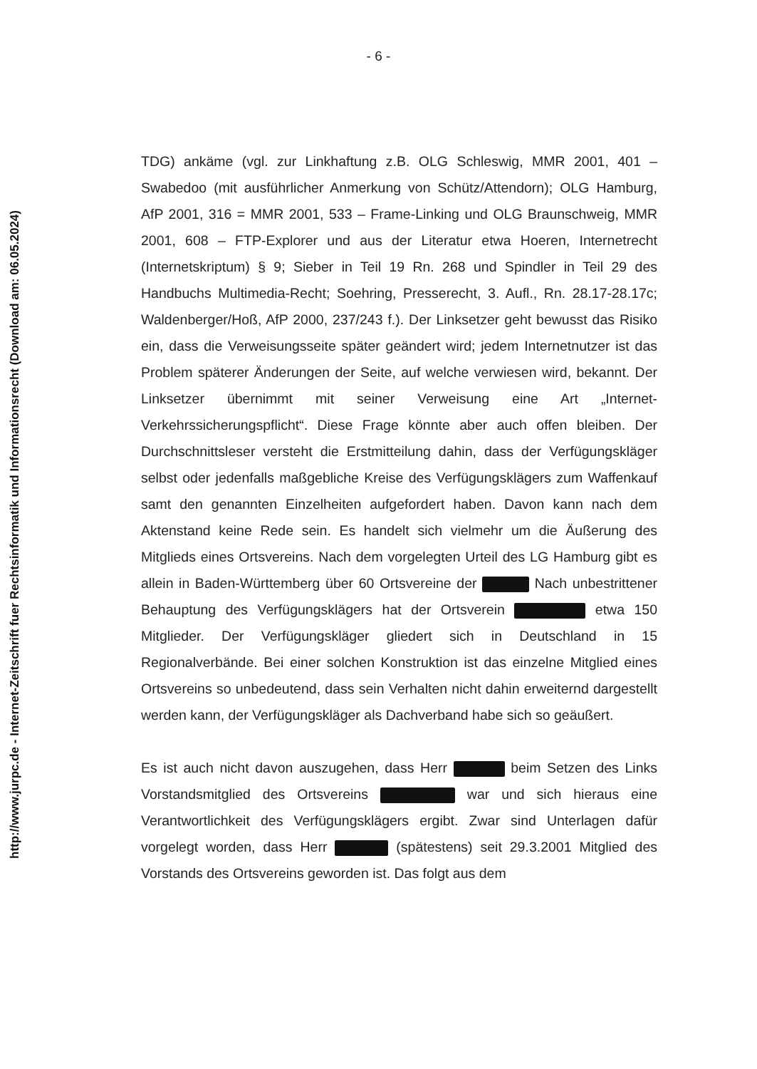http://www.jurpc.de - Internet-Zeitschrift fuer Rechtsinformatik und Informationsrecht (Download am: 06.05.2024)
- 6 -
TDG) ankäme (vgl. zur Linkhaftung z.B. OLG Schleswig, MMR 2001, 401 – Swabedoo (mit ausführlicher Anmerkung von Schütz/Attendorn); OLG Hamburg, AfP 2001, 316 = MMR 2001, 533 – Frame-Linking und OLG Braunschweig, MMR 2001, 608 – FTP-Explorer und aus der Literatur etwa Hoeren, Internetrecht (Internetskriptum) § 9; Sieber in Teil 19 Rn. 268 und Spindler in Teil 29 des Handbuchs Multimedia-Recht; Soehring, Presserecht, 3. Aufl., Rn. 28.17-28.17c; Waldenberger/Hoß, AfP 2000, 237/243 f.). Der Linksetzer geht bewusst das Risiko ein, dass die Verweisungsseite später geändert wird; jedem Internetnutzer ist das Problem späterer Änderungen der Seite, auf welche verwiesen wird, bekannt. Der Linksetzer übernimmt mit seiner Verweisung eine Art „Internet-Verkehrssicherungspflicht“. Diese Frage könnte aber auch offen bleiben. Der Durchschnittsleser versteht die Erstmitteilung dahin, dass der Verfügungskläger selbst oder jedenfalls maßgebliche Kreise des Verfügungsklägers zum Waffenkauf samt den genannten Einzelheiten aufgefordert haben. Davon kann nach dem Aktenstand keine Rede sein. Es handelt sich vielmehr um die Äußerung des Mitglieds eines Ortsvereins. Nach dem vorgelegten Urteil des LG Hamburg gibt es allein in Baden-Württemberg über 60 Ortsvereine der Nach unbestrittener Behauptung des Verfügungsklägers hat der Ortsverein etwa 150 Mitglieder. Der Verfügungskläger gliedert sich in Deutschland in 15 Regionalverbände. Bei einer solchen Konstruktion ist das einzelne Mitglied eines Ortsvereins so unbedeutend, dass sein Verhalten nicht dahin erweiternd dargestellt werden kann, der Verfügungskläger als Dachverband habe sich so geäußert.
Es ist auch nicht davon auszugehen, dass Herr beim Setzen des Links Vorstandsmitglied des Ortsvereins war und sich hieraus eine Verantwortlichkeit des Verfügungsklägers ergibt. Zwar sind Unterlagen dafür vorgelegt worden, dass Herr (spätestens) seit 29.3.2001 Mitglied des Vorstands des Ortsvereins geworden ist. Das folgt aus dem